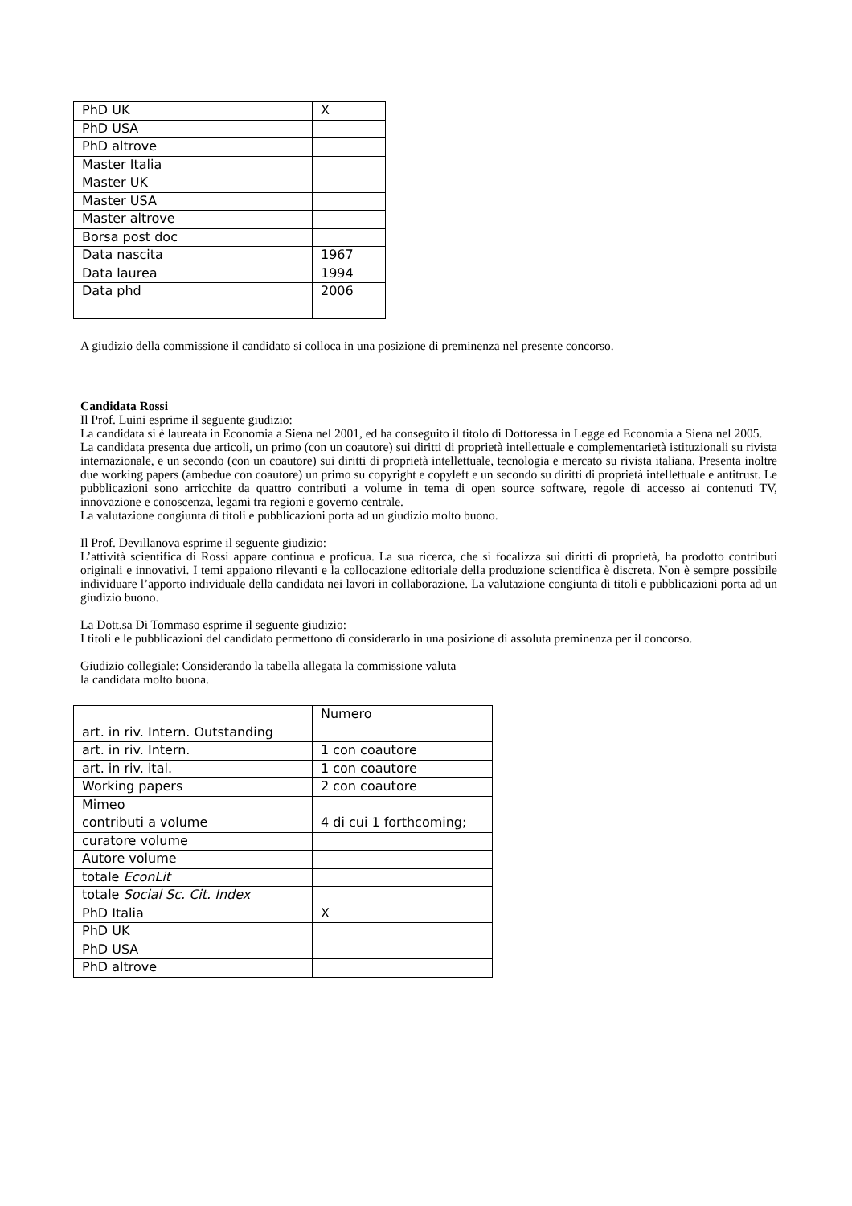| PhD UK | X |
| PhD USA | |
| PhD altrove | |
| Master Italia | |
| Master UK | |
| Master USA | |
| Master altrove | |
| Borsa post doc | |
| Data nascita | 1967 |
| Data laurea | 1994 |
| Data phd | 2006 |
A giudizio della commissione il candidato si colloca in una posizione di preminenza nel presente concorso.
Candidata Rossi
Il Prof. Luini esprime il seguente giudizio:
La candidata si è laureata in Economia a Siena nel 2001, ed ha conseguito il titolo di Dottoressa in Legge ed Economia a Siena nel 2005.
La candidata presenta due articoli, un primo (con un coautore) sui diritti di proprietà intellettuale e complementarietà istituzionali su rivista internazionale, e un secondo (con un coautore) sui diritti di proprietà intellettuale, tecnologia e mercato su rivista italiana. Presenta inoltre due working papers (ambedue con coautore) un primo su copyright e copyleft e un secondo su diritti di proprietà intellettuale e antitrust. Le pubblicazioni sono arricchite da quattro contributi a volume in tema di open source software, regole di accesso ai contenuti TV, innovazione e conoscenza, legami tra regioni e governo centrale.
La valutazione congiunta di titoli e pubblicazioni porta ad un giudizio molto buono.
Il Prof. Devillanova esprime il seguente giudizio:
L’attività scientifica di Rossi appare continua e proficua. La sua ricerca, che si focalizza sui diritti di proprietà, ha prodotto contributi originali e innovativi. I temi appaiono rilevanti e la collocazione editoriale della produzione scientifica è discreta. Non è sempre possibile individuare l’apporto individuale della candidata nei lavori in collaborazione. La valutazione congiunta di titoli e pubblicazioni porta ad un giudizio buono.
La Dott.sa Di Tommaso esprime il seguente giudizio:
I titoli e le pubblicazioni del candidato permettono di considerarlo in una posizione di assoluta preminenza per il concorso.
Giudizio collegiale: Considerando la tabella allegata la commissione valuta
la candidata molto buona.
| | Numero |
| art. in riv. Intern. Outstanding | |
| art. in riv. Intern. | 1 con coautore |
| art. in riv. ital. | 1 con coautore |
| Working papers | 2 con coautore |
| Mimeo | |
| contributi a volume | 4 di cui 1 forthcoming; |
| curatore volume | |
| Autore volume | |
| totale EconLit | |
| totale Social Sc. Cit. Index | |
| PhD Italia | X |
| PhD UK | |
| PhD USA | |
| PhD altrove | |